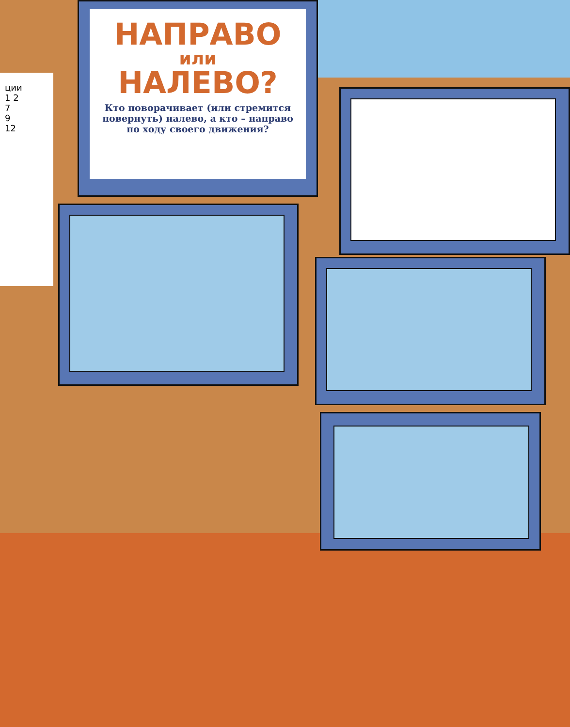ции
1 2
7
9
12
НАПРАВО
или
НАЛЕВО?
Кто поворачивает (или стремится повернуть) налево, а кто – направо по ходу своего движения?